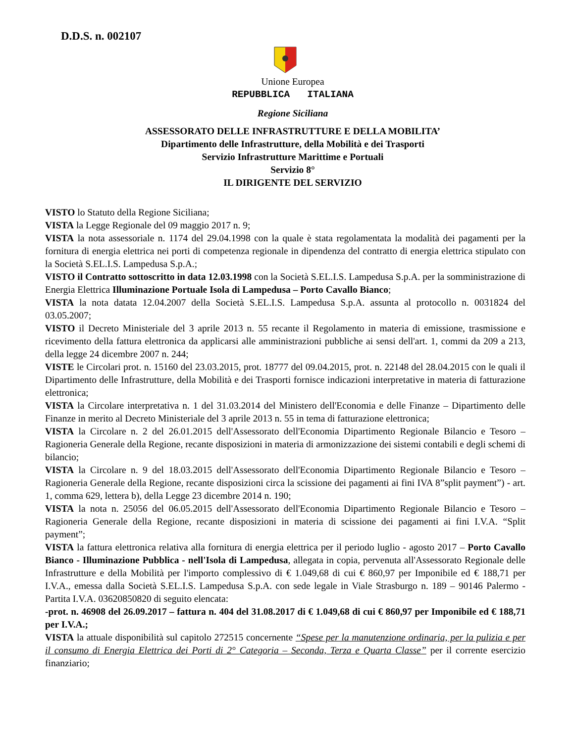D.D.S. n. 002107
Unione Europea
REPUBBLICA ITALIANA
Regione Siciliana
ASSESSORATO DELLE INFRASTRUTTURE E DELLA MOBILITA’
Dipartimento delle Infrastrutture, della Mobilità e dei Trasporti
Servizio Infrastrutture Marittime e Portuali
Servizio 8°
IL DIRIGENTE DEL SERVIZIO
VISTO lo Statuto della Regione Siciliana;
VISTA la Legge Regionale del 09 maggio 2017 n. 9;
VISTA la nota assessoriale n. 1174 del 29.04.1998 con la quale è stata regolamentata la modalità dei pagamenti per la fornitura di energia elettrica nei porti di competenza regionale in dipendenza del contratto di energia elettrica stipulato con la Società S.EL.I.S. Lampedusa S.p.A.;
VISTO il Contratto sottoscritto in data 12.03.1998 con la Società S.EL.I.S. Lampedusa S.p.A. per la somministrazione di Energia Elettrica Illuminazione Portuale Isola di Lampedusa – Porto Cavallo Bianco;
VISTA la nota datata 12.04.2007 della Società S.EL.I.S. Lampedusa S.p.A. assunta al protocollo n. 0031824 del 03.05.2007;
VISTO il Decreto Ministeriale del 3 aprile 2013 n. 55 recante il Regolamento in materia di emissione, trasmissione e ricevimento della fattura elettronica da applicarsi alle amministrazioni pubbliche ai sensi dell'art. 1, commi da 209 a 213, della legge 24 dicembre 2007 n. 244;
VISTE le Circolari prot. n. 15160 del 23.03.2015, prot. 18777 del 09.04.2015, prot. n. 22148 del 28.04.2015 con le quali il Dipartimento delle Infrastrutture, della Mobilità e dei Trasporti fornisce indicazioni interpretative in materia di fatturazione elettronica;
VISTA la Circolare interpretativa n. 1 del 31.03.2014 del Ministero dell'Economia e delle Finanze – Dipartimento delle Finanze in merito al Decreto Ministeriale del 3 aprile 2013 n. 55 in tema di fatturazione elettronica;
VISTA la Circolare n. 2 del 26.01.2015 dell'Assessorato dell'Economia Dipartimento Regionale Bilancio e Tesoro – Ragioneria Generale della Regione, recante disposizioni in materia di armonizzazione dei sistemi contabili e degli schemi di bilancio;
VISTA la Circolare n. 9 del 18.03.2015 dell'Assessorato dell'Economia Dipartimento Regionale Bilancio e Tesoro – Ragioneria Generale della Regione, recante disposizioni circa la scissione dei pagamenti ai fini IVA 8”split payment”) - art. 1, comma 629, lettera b), della Legge 23 dicembre 2014 n. 190;
VISTA la nota n. 25056 del 06.05.2015 dell'Assessorato dell'Economia Dipartimento Regionale Bilancio e Tesoro – Ragioneria Generale della Regione, recante disposizioni in materia di scissione dei pagamenti ai fini I.V.A. “Split payment”;
VISTA la fattura elettronica relativa alla fornitura di energia elettrica per il periodo luglio - agosto 2017 – Porto Cavallo Bianco - Illuminazione Pubblica - nell'Isola di Lampedusa, allegata in copia, pervenuta all'Assessorato Regionale delle Infrastrutture e della Mobilità per l'importo complessivo di € 1.049,68 di cui € 860,97 per Imponibile ed € 188,71 per I.V.A., emessa dalla Società S.EL.I.S. Lampedusa S.p.A. con sede legale in Viale Strasburgo n. 189 – 90146 Palermo - Partita I.V.A. 03620850820 di seguito elencata:
-prot. n. 46908 del 26.09.2017 – fattura n. 404 del 31.08.2017 di € 1.049,68 di cui € 860,97 per Imponibile ed € 188,71 per I.V.A.;
VISTA la attuale disponibilità sul capitolo 272515 concernente “Spese per la manutenzione ordinaria, per la pulizia e per il consumo di Energia Elettrica dei Porti di 2° Categoria – Seconda, Terza e Quarta Classe” per il corrente esercizio finanziario;